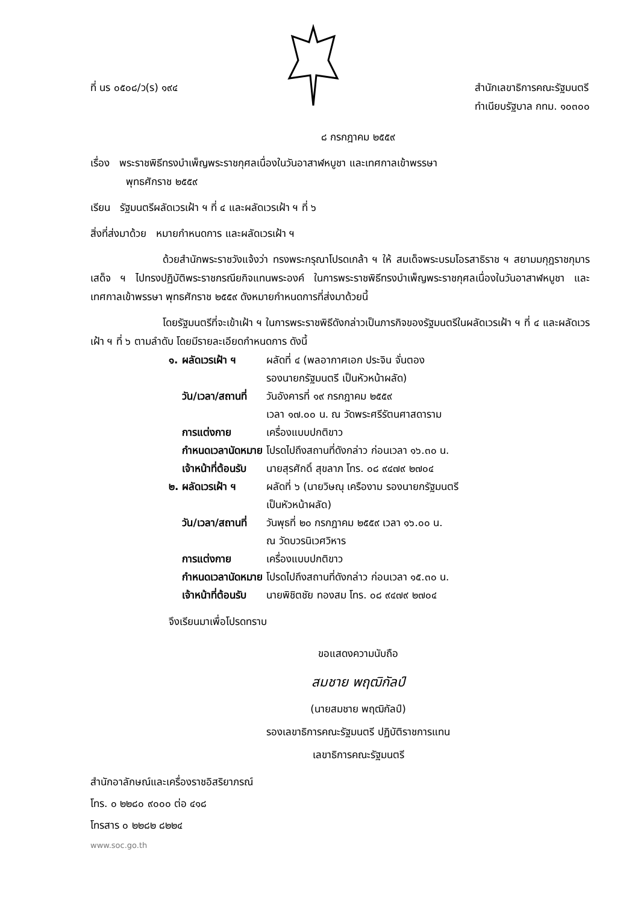ที่ นร ๐๕๐๘/ว(ร) ๑๙๔ สำนักเลขาธิการคณะรัฐมนตรี
ทำเนียบรัฐบาล กทม. ๑๐๓๐๐
๘ กรกฎาคม ๒๕๕๙
เรื่อง พระราชพิธีทรงบำเพ็ญพระราชกุศลเนื่องในวันอาสาฬหบูชา และเทศกาลเข้าพรรษา
พุทธศักราช ๒๕๕๙
เรียน รัฐมนตรีผลัดเวรเฝ้า ฯ ที่ ๔ และผลัดเวรเฝ้า ฯ ที่ ๖
สิ่งที่ส่งมาด้วย หมายกำหนดการ และผลัดเวรเฝ้า ฯ
ด้วยสำนักพระราชวังแจ้งว่า ทรงพระกรุณาโปรดเกล้า ฯ ให้ สมเด็จพระบรมโอรสาธิราช ฯ สยามมกุฎราชกุมาร เสด็จ ฯ ไปทรงปฏิบัติพระราชกรณียกิจแทนพระองค์ ในการพระราชพิธีทรงบำเพ็ญพระราชกุศลเนื่องในวันอาสาฬหบูชา และเทศกาลเข้าพรรษา พุทธศักราช ๒๕๕๙ ดังหมายกำหนดการที่ส่งมาด้วยนี้
โดยรัฐมนตรีที่จะเข้าเฝ้า ฯ ในการพระราชพิธีดังกล่าวเป็นภารกิจของรัฐมนตรีในผลัดเวรเฝ้า ฯ ที่ ๔ และผลัดเวรเฝ้า ฯ ที่ ๖ ตามลำดับ โดยมีรายละเอียดกำหนดการ ดังนี้
| ๑. | ผลัดเวรเฝ้า ฯ | ผลัดที่ ๔ (พลอากาศเอก ประจิน จั่นตอง รองนายกรัฐมนตรี เป็นหัวหน้าผลัด) |
| | วัน/เวลา/สถานที่ | วันอังคารที่ ๑๙ กรกฎาคม ๒๕๕๙ เวลา ๑๗.๐๐ น. ณ วัดพระศรีรัตนศาสดาราม |
| | การแต่งกาย | เครื่องแบบปกติขาว |
| | กำหนดเวลานัดหมาย | โปรดไปถึงสถานที่ดังกล่าว ก่อนเวลา ๑๖.๓๐ น. |
| | เจ้าหน้าที่ต้อนรับ | นายสุรศักดิ์ สุขลาภ โทร. ๐๘ ๙๔๗๙ ๒๗๐๔ |
| ๒. | ผลัดเวรเฝ้า ฯ | ผลัดที่ ๖ (นายวิษณุ เครืองาม รองนายกรัฐมนตรี เป็นหัวหน้าผลัด) |
| | วัน/เวลา/สถานที่ | วันพุธที่ ๒๐ กรกฎาคม ๒๕๕๙ เวลา ๑๖.๐๐ น. ณ วัดบวรนิเวศวิหาร |
| | การแต่งกาย | เครื่องแบบปกติขาว |
| | กำหนดเวลานัดหมาย | โปรดไปถึงสถานที่ดังกล่าว ก่อนเวลา ๑๕.๓๐ น. |
| | เจ้าหน้าที่ต้อนรับ | นายพิชิตชัย ทองสม โทร. ๐๘ ๙๔๗๙ ๒๗๐๔ |
จึงเรียนมาเพื่อโปรดทราบ
ขอแสดงความนับถือ
สมชาย พฤฒิกัลป์
(นายสมชาย พฤฒิกัลป์)
รองเลขาธิการคณะรัฐมนตรี ปฏิบัติราชการแทน
เลขาธิการคณะรัฐมนตรี
สำนักอาลักษณ์และเครื่องราชอิสริยาภรณ์
โทร. ๐ ๒๒๘๐ ๙๐๐๐ ต่อ ๔๑๘
โทรสาร ๐ ๒๒๘๒ ๘๒๒๔
www.soc.go.th